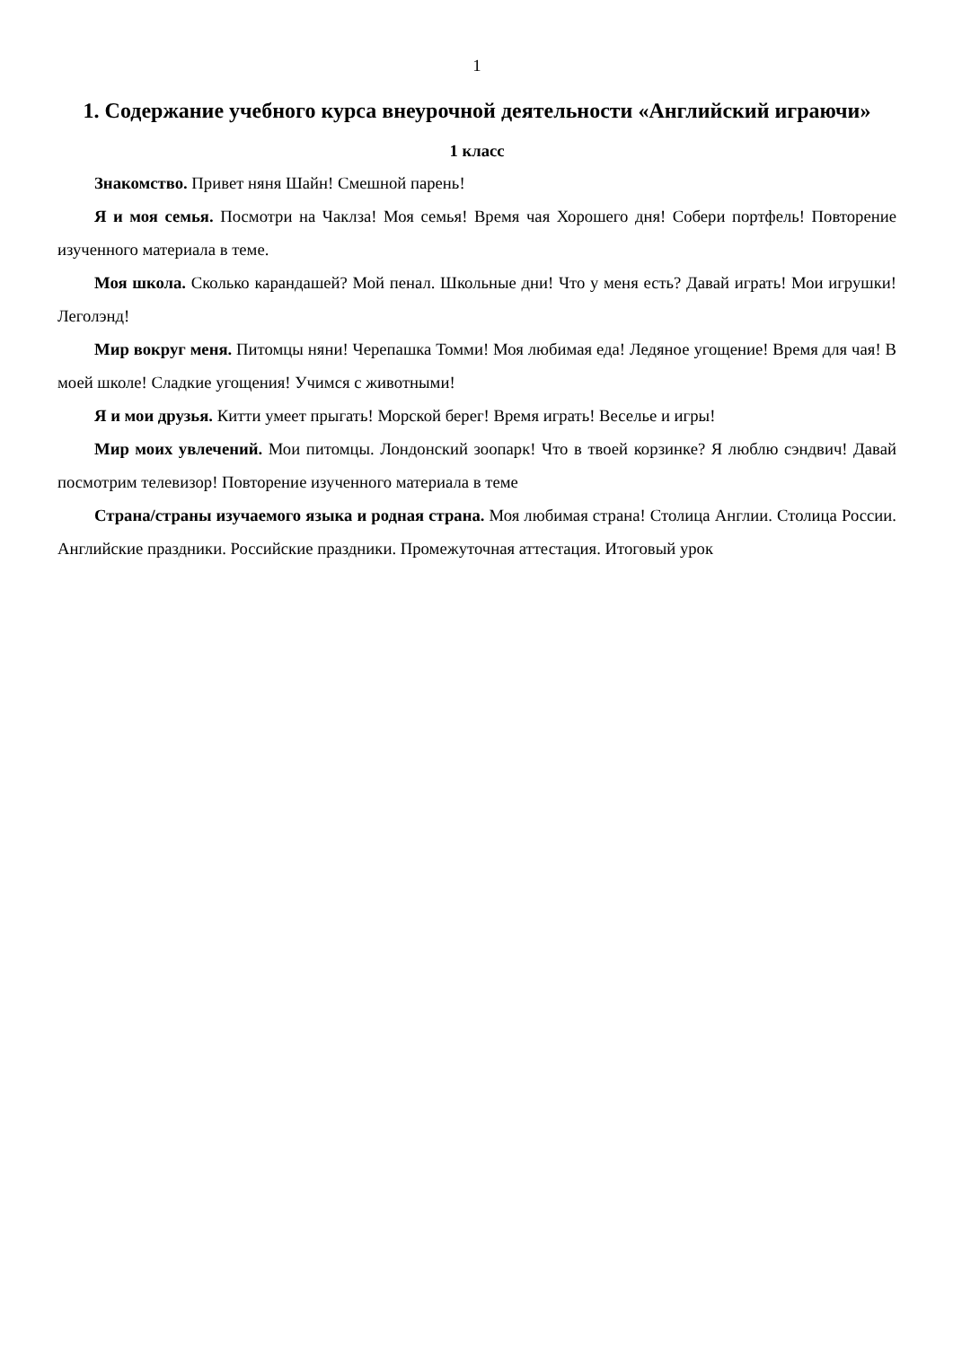1
1. Содержание учебного курса внеурочной деятельности «Английский играючи»
1 класс
Знакомство. Привет няня Шайн! Смешной парень!
Я и моя семья. Посмотри на Чаклза! Моя семья! Время чая Хорошего дня! Собери портфель! Повторение изученного материала в теме.
Моя школа. Сколько карандашей? Мой пенал. Школьные дни! Что у меня есть? Давай играть! Мои игрушки! Леголэнд!
Мир вокруг меня. Питомцы няни! Черепашка Томми! Моя любимая еда! Ледяное угощение! Время для чая! В моей школе! Сладкие угощения! Учимся с животными!
Я и мои друзья. Китти умеет прыгать! Морской берег! Время играть! Веселье и игры!
Мир моих увлечений. Мои питомцы. Лондонский зоопарк! Что в твоей корзинке? Я люблю сэндвич! Давай посмотрим телевизор! Повторение изученного материала в теме
Страна/страны изучаемого языка и родная страна. Моя любимая страна! Столица Англии. Столица России. Английские праздники. Российские праздники. Промежуточная аттестация. Итоговый урок